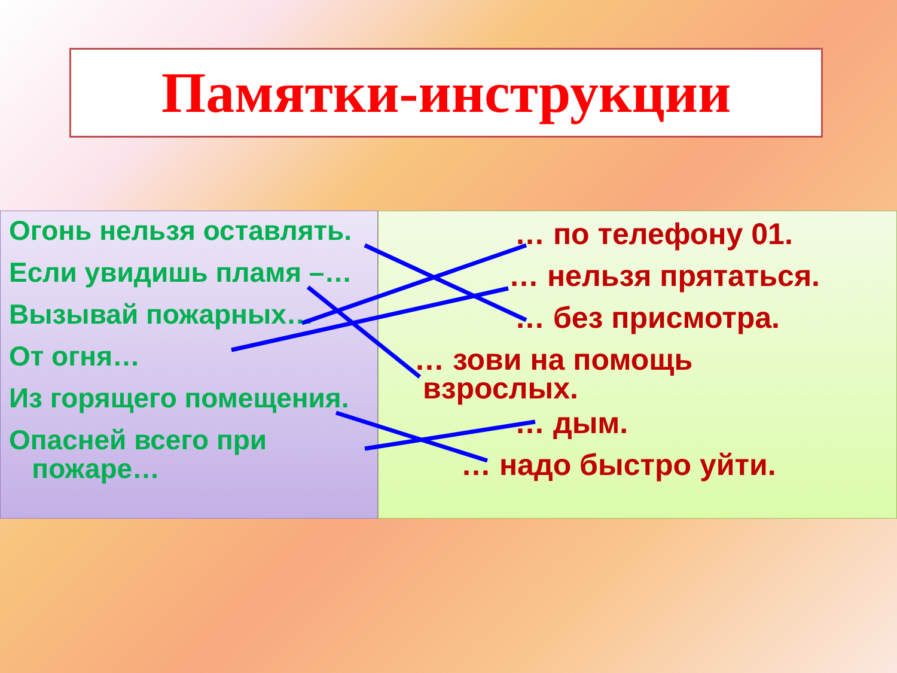Памятки-инструкции
Огонь нельзя оставлять.
Если увидишь пламя –…
Вызывай пожарных…
От огня…
Из горящего помещения.
Опасней всего при
пожаре…
… по телефону 01.
… нельзя прятаться.
… без присмотра.
… зови на помощь
взрослых.
… дым.
… надо быстро уйти.